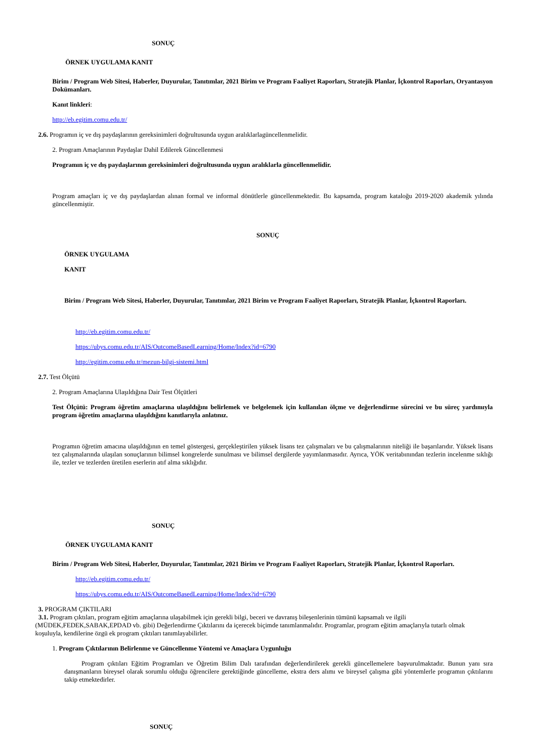SONUÇ
ÖRNEK UYGULAMA KANIT
Birim / Program Web Sitesi, Haberler, Duyurular, Tanıtımlar, 2021 Birim ve Program Faaliyet Raporları, Stratejik Planlar, İçkontrol Raporları, Oryantasyon Dokümanları.
Kanıt linkleri:
http://eb.egitim.comu.edu.tr/
2.6. Programın iç ve dış paydaşlarının gereksinimleri doğrultusunda uygun aralıklarlagüncellenmelidir.
2. Program Amaçlarının Paydaşlar Dahil Edilerek Güncellenmesi
Programın iç ve dış paydaşlarının gereksinimleri doğrultusunda uygun aralıklarla güncellenmelidir.
Program amaçları iç ve dış paydaşlardan alınan formal ve informal dönütlerle güncellenmektedir. Bu kapsamda, program kataloğu 2019-2020 akademik yılında güncellenmiştir.
SONUÇ
ÖRNEK UYGULAMA
KANIT
Birim / Program Web Sitesi, Haberler, Duyurular, Tanıtımlar, 2021 Birim ve Program Faaliyet Raporları, Stratejik Planlar, İçkontrol Raporları.
http://eb.egitim.comu.edu.tr/
https://ubys.comu.edu.tr/AIS/OutcomeBasedLearning/Home/Index?id=6790
http://egitim.comu.edu.tr/mezun-bilgi-sistemi.html
2.7. Test Ölçütü
2. Program Amaçlarına Ulaşıldığına Dair Test Ölçütleri
Test Ölçütü: Program öğretim amaçlarına ulaşıldığını belirlemek ve belgelemek için kullanılan ölçme ve değerlendirme sürecini ve bu süreç yardımıyla program öğretim amaçlarına ulaşıldığını kanıtlarıyla anlatınız.
Programın öğretim amacına ulaşıldığının en temel göstergesi, gerçekleştirilen yüksek lisans tez çalışmaları ve bu çalışmalarının niteliği ile başarılarıdır. Yüksek lisans tez çalışmalarında ulaşılan sonuçlarının bilimsel kongrelerde sunulması ve bilimsel dergilerde yayımlanmasıdır. Ayrıca, YÖK veritabınından tezlerin incelenme sıklığı ile, tezler ve tezlerden üretilen eserlerin atıf alma sıklığıdır.
SONUÇ
ÖRNEK UYGULAMA KANIT
Birim / Program Web Sitesi, Haberler, Duyurular, Tanıtımlar, 2021 Birim ve Program Faaliyet Raporları, Stratejik Planlar, İçkontrol Raporları.
http://eb.egitim.comu.edu.tr/
https://ubys.comu.edu.tr/AIS/OutcomeBasedLearning/Home/Index?id=6790
3. PROGRAM ÇIKTILARI
3.1. Program çıktıları, program eğitim amaçlarına ulaşabilmek için gerekli bilgi, beceri ve davranış bileşenlerinin tümünü kapsamalı ve ilgili (MÜDEK,FEDEK,SABAK,EPDAD vb. gibi) Değerlendirme Çıktılarını da içerecek biçimde tanımlanmalıdır. Programlar, program eğitim amaçlarıyla tutarlı olmak koşuluyla, kendilerine özgü ek program çıktıları tanımlayabilirler.
1. Program Çıktılarının Belirlenme ve Güncellenme Yöntemi ve Amaçlara Uygunluğu
Program çıktıları Eğitim Programları ve Öğretim Bilim Dalı tarafından değerlendirilerek gerekli güncellemelere başvurulmaktadır. Bunun yanı sıra danışmanların bireysel olarak sorumlu olduğu öğrencilere gerektiğinde güncelleme, ekstra ders alımı ve bireysel çalışma gibi yöntemlerle programın çıktılarını takip etmektedirler.
SONUÇ